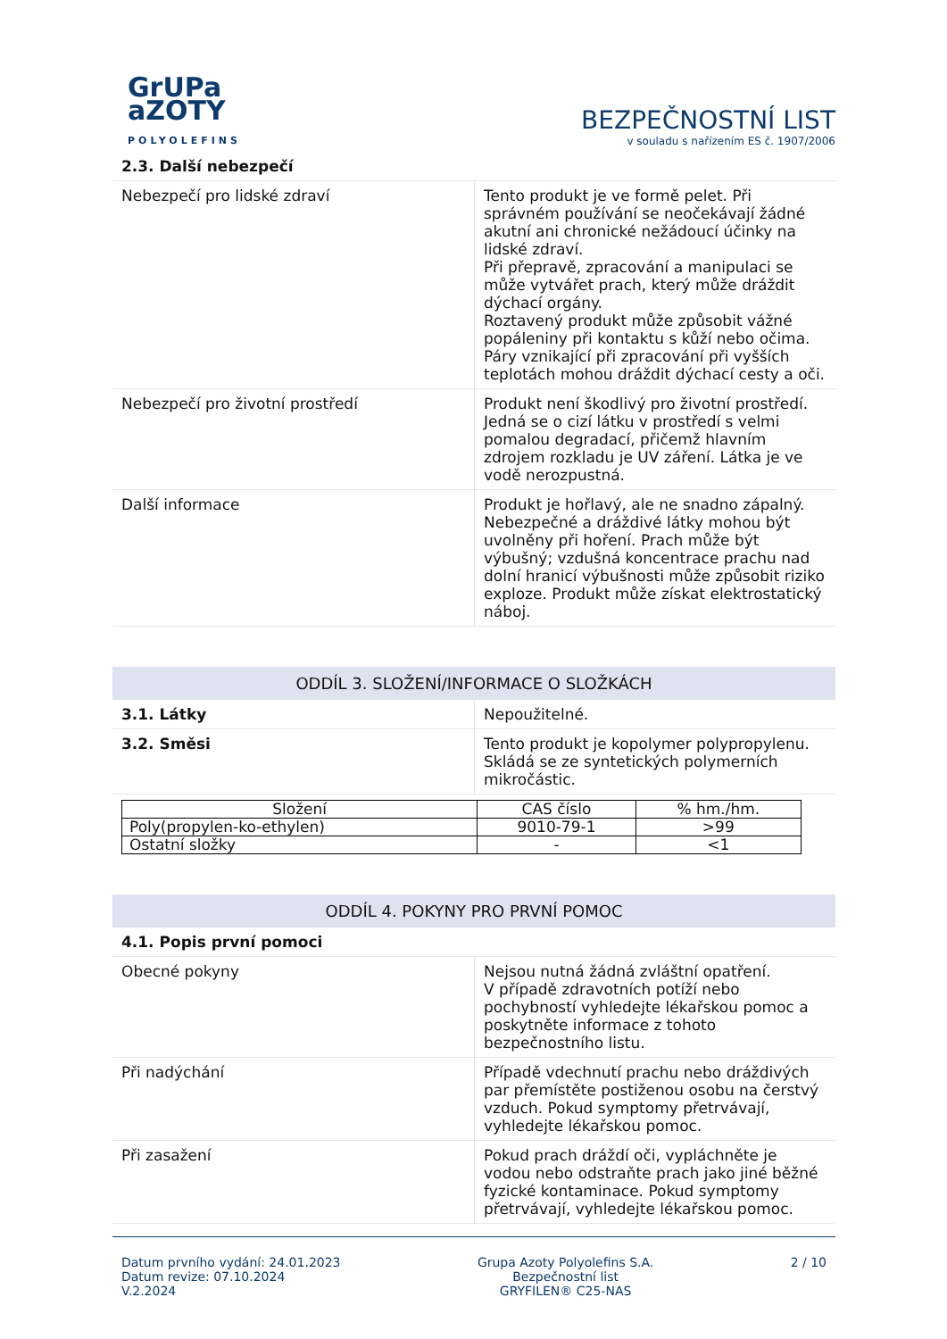GrUPa
aZOTY
POLYOLEFINS
BEZPEČNOSTNÍ LIST
v souladu s nařízením ES č. 1907/2006
2.3. Další nebezpečí
| Nebezpečí pro lidské zdraví | Tento produkt je ve formě pelet. Při správném používání se neočekávají žádné akutní ani chronické nežádoucí účinky na lidské zdraví. Při přepravě, zpracování a manipulaci se může vytvářet prach, který může dráždit dýchací orgány. Roztavený produkt může způsobit vážné popáleniny při kontaktu s kůží nebo očima. Páry vznikající při zpracování při vyšších teplotách mohou dráždit dýchací cesty a oči. |
| Nebezpečí pro životní prostředí | Produkt není škodlivý pro životní prostředí. Jedná se o cizí látku v prostředí s velmi pomalou degradací, přičemž hlavním zdrojem rozkladu je UV záření. Látka je ve vodě nerozpustná. |
| Další informace | Produkt je hořlavý, ale ne snadno zápalný. Nebezpečné a dráždivé látky mohou být uvolněny při hoření. Prach může být výbušný; vzdušná koncentrace prachu nad dolní hranicí výbušnosti může způsobit riziko exploze. Produkt může získat elektrostatický náboj. |
ODDÍL 3. SLOŽENÍ/INFORMACE O SLOŽKÁCH
| 3.1. Látky | Nepoužitelné. |
| 3.2. Směsi | Tento produkt je kopolymer polypropylenu. Skládá se ze syntetických polymerních mikročástic. |
| Složení | CAS číslo | % hm./hm. |
| --- | --- | --- |
| Poly(propylen-ko-ethylen) | 9010-79-1 | >99 |
| Ostatní složky | - | <1 |
ODDÍL 4. POKYNY PRO PRVNÍ POMOC
4.1. Popis první pomoci
| Obecné pokyny | Nejsou nutná žádná zvláštní opatření. V případě zdravotních potíží nebo pochybností vyhledejte lékařskou pomoc a poskytněte informace z tohoto bezpečnostního listu. |
| Při nadýchání | Případě vdechnutí prachu nebo dráždivých par přemístěte postiženou osobu na čerstvý vzduch. Pokud symptomy přetrvávají, vyhledejte lékařskou pomoc. |
| Při zasažení | Pokud prach dráždí oči, vypláchněte je vodou nebo odstraňte prach jako jiné běžné fyzické kontaminace. Pokud symptomy přetrvávají, vyhledejte lékařskou pomoc. |
Datum prvního vydání: 24.01.2023
Datum revize: 07.10.2024
V.2.2024
Grupa Azoty Polyolefins S.A.
Bezpečnostní list
GRYFILEN® C25-NAS
2 / 10